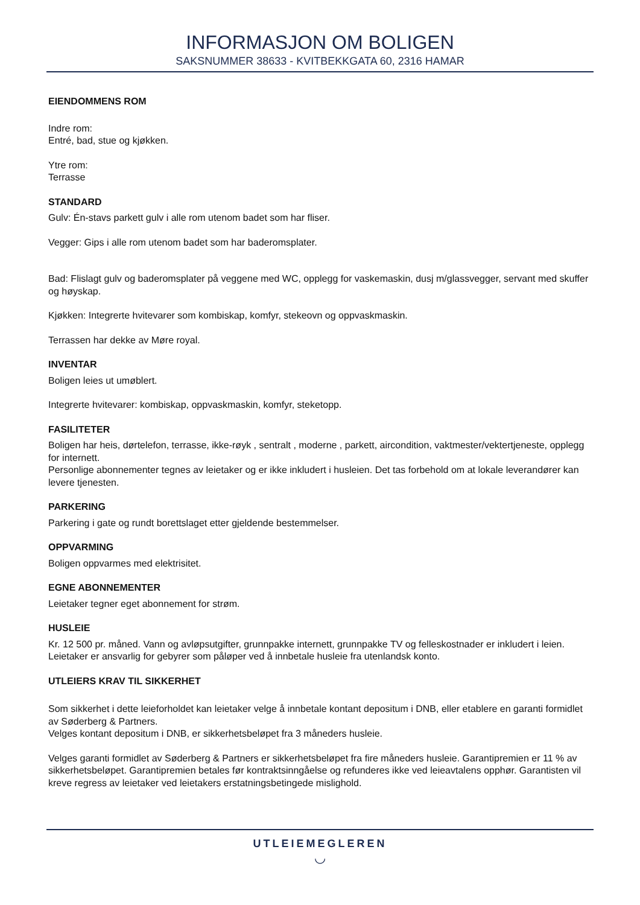INFORMASJON OM BOLIGEN
SAKSNUMMER 38633 - KVITBEKKGATA 60, 2316 HAMAR
EIENDOMMENS ROM
Indre rom:
Entré, bad, stue og kjøkken.
Ytre rom:
Terrasse
STANDARD
Gulv: Én-stavs parkett gulv i alle rom utenom badet som har fliser.
Vegger: Gips i alle rom utenom badet som har baderomsplater.
Bad: Flislagt gulv og baderomsplater på veggene med WC, opplegg for vaskemaskin, dusj m/glassvegger, servant med skuffer og høyskap.
Kjøkken: Integrerte hvitevarer som kombiskap, komfyr, stekeovn og oppvaskmaskin.
Terrassen har dekke av Møre royal.
INVENTAR
Boligen leies ut umøblert.
Integrerte hvitevarer: kombiskap, oppvaskmaskin, komfyr, steketopp.
FASILITETER
Boligen har heis, dørtelefon, terrasse, ikke-røyk , sentralt , moderne , parkett, aircondition, vaktmester/vektertjeneste, opplegg for internett.
Personlige abonnementer tegnes av leietaker og er ikke inkludert i husleien. Det tas forbehold om at lokale leverandører kan levere tjenesten.
PARKERING
Parkering i gate og rundt borettslaget etter gjeldende bestemmelser.
OPPVARMING
Boligen oppvarmes med elektrisitet.
EGNE ABONNEMENTER
Leietaker tegner eget abonnement for strøm.
HUSLEIE
Kr. 12 500 pr. måned. Vann og avløpsutgifter, grunnpakke internett, grunnpakke TV og felleskostnader er inkludert i leien.
Leietaker er ansvarlig for gebyrer som påløper ved å innbetale husleie fra utenlandsk konto.
UTLEIERS KRAV TIL SIKKERHET
Som sikkerhet i dette leieforholdet kan leietaker velge å innbetale kontant depositum i DNB, eller etablere en garanti formidlet av Søderberg & Partners.
Velges kontant depositum i DNB, er sikkerhetsbeløpet fra 3 måneders husleie.
Velges garanti formidlet av Søderberg & Partners er sikkerhetsbeløpet fra fire måneders husleie. Garantipremien er 11 % av sikkerhetsbeløpet. Garantipremien betales før kontraktsinngåelse og refunderes ikke ved leieavtalens opphør. Garantisten vil kreve regress av leietaker ved leietakers erstatningsbetingede mislighold.
UTLEIEMEGLEREN
◡